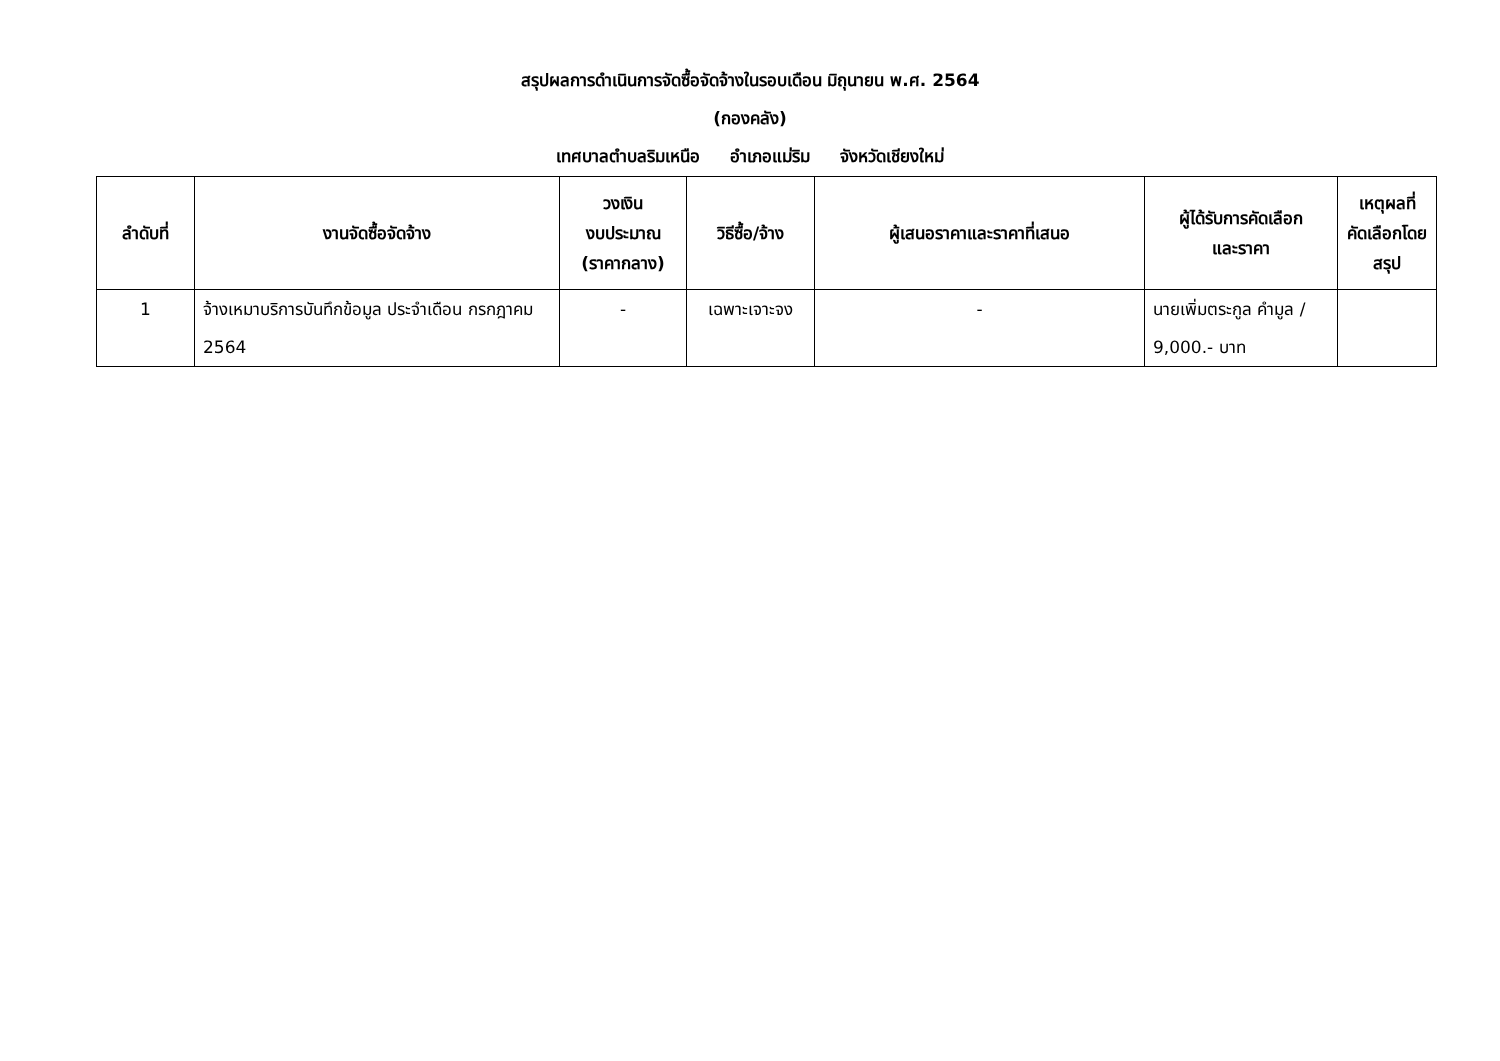สรุปผลการดำเนินการจัดซื้อจัดจ้างในรอบเดือน มิถุนายน พ.ศ. 2564
(กองคลัง)
เทศบาลตำบลริมเหนือ อำเภอแม่ริม จังหวัดเชียงใหม่
| ลำดับที่ | งานจัดซื้อจัดจ้าง | วงเงิน งบประมาณ (ราคากลาง) | วิธีซื้อ/จ้าง | ผู้เสนอราคาและราคาที่เสนอ | ผู้ได้รับการคัดเลือก และราคา | เหตุผลที่ คัดเลือกโดย สรุป |
| --- | --- | --- | --- | --- | --- | --- |
| 1 | จ้างเหมาบริการบันทึกข้อมูล ประจำเดือน กรกฎาคม 2564 | - | เฉพาะเจาะจง | - | นายเพิ่มตระกูล คำมูล / 9,000.- บาท | |